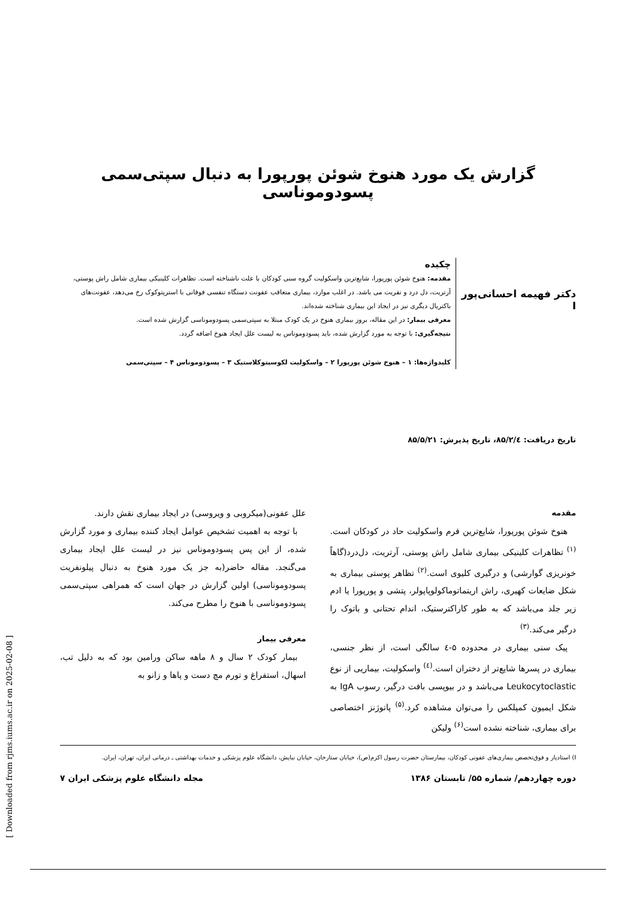گزارش یک مورد هنوخ شوئن پورپورا به دنبال سپتی‌سمی پسودوموناسی
دکتر فهیمه احسانی‌پور I
چکیده
مقدمه: هنوخ شوئن پورپورا، شایع‌ترین واسکولیت گروه سنی کودکان با علت ناشناخته است. تظاهرات کلینیکی بیماری شامل راش پوستی، آرتریت، دل درد و نفریت می باشد. در اغلب موارد، بیماری متعاقب عفونت دستگاه تنفسی فوقانی با استرپتوکوک رخ می‌دهد، عفونت‌های باکتریال دیگری نیز در ایجاد این بیماری شناخته شده‌اند.
معرفی بیمار: در این مقاله، بروز بیماری هنوخ در یک کودک مبتلا به سپتی‌سمی پسودوموناسی گزارش شده است.
نتیجه‌گیری: با توجه به مورد گزارش شده، باید پسودوموناس به لیست علل ایجاد هنوخ اضافه گردد.
کلیدواژه‌ها: ۱ – هنوخ شوئن پورپورا ۲ – واسکولیت لکوسیتوکلاستیک ۳ – پسودوموناس ۴ – سپتی‌سمی
تاریخ دریافت: ۸۵/۲/٤، تاریخ پذیرش: ۸۵/۵/۲۱
مقدمه
هنوخ شوئن پورپورا، شایع‌ترین فرم واسکولیت حاد در کودکان است.<sup>(۱)</sup> تظاهرات کلینیکی بیماری شامل راش پوستی، آرتریت، دل‌درد(گاهاً خونریزی گوارشی) و درگیری کلیوی است.<sup>(۲)</sup> تظاهر پوستی بیماری به شکل ضایعات کهیری، راش اریتماتوماکولوپاپولر، پتشی و پورپورا یا ادم زیر جلد می‌باشد که به طور کاراکترستیک، اندام تحتانی و باتوک را درگیر می‌کند.<sup>(۳)</sup>
پیک سنی بیماری در محدوده ۵-٤ سالگی است، از نظر جنسی، بیماری در پسرها شایع‌تر از دختران است.<sup>(٤)</sup> واسکولیت، بیماریی از نوع Leukocytoclastic می‌باشد و در بیوپسی بافت درگیر، رسوب IgA به شکل ایمیون کمپلکس را می‌توان مشاهده کرد.<sup>(۵)</sup> پاتوژنز اختصاصی برای بیماری، شناخته نشده است<sup>(۶)</sup> ولیکن
علل عفونی(میکروبی و ویروسی) در ایجاد بیماری نقش دارند.
با توجه به اهمیت تشخیص عوامل ایجاد کننده بیماری و مورد گزارش شده، از این پس پسودوموناس نیز در لیست علل ایجاد بیماری می‌گنجد. مقاله حاضر(به جز یک مورد هنوخ به دنبال پیلونفریت پسودوموناسی) اولین گزارش در جهان است که همراهی سپتی‌سمی پسودوموناسی با هنوخ را مطرح می‌کند.
معرفی بیمار
بیمار کودک ۲ سال و ۸ ماهه ساکن ورامین بود که به دلیل تب، اسهال، استفراغ و تورم مچ دست و پاها و زانو به
I) استادیار و فوق‌تخصص بیماری‌های عفونی کودکان، بیمارستان حضرت رسول اکرم(ص)، خیابان ستارخان، خیابان نیایش، دانشگاه علوم پزشکی و خدمات بهداشتی ـ درمانی ایران، تهران، ایران.
دوره چهاردهم/ شماره ۵۵/ تابستان ۱۳۸۶ مجله دانشگاه علوم پزشکی ایران ۷
[ Downloaded from rjms.iums.ac.ir on 2025-02-08 ]